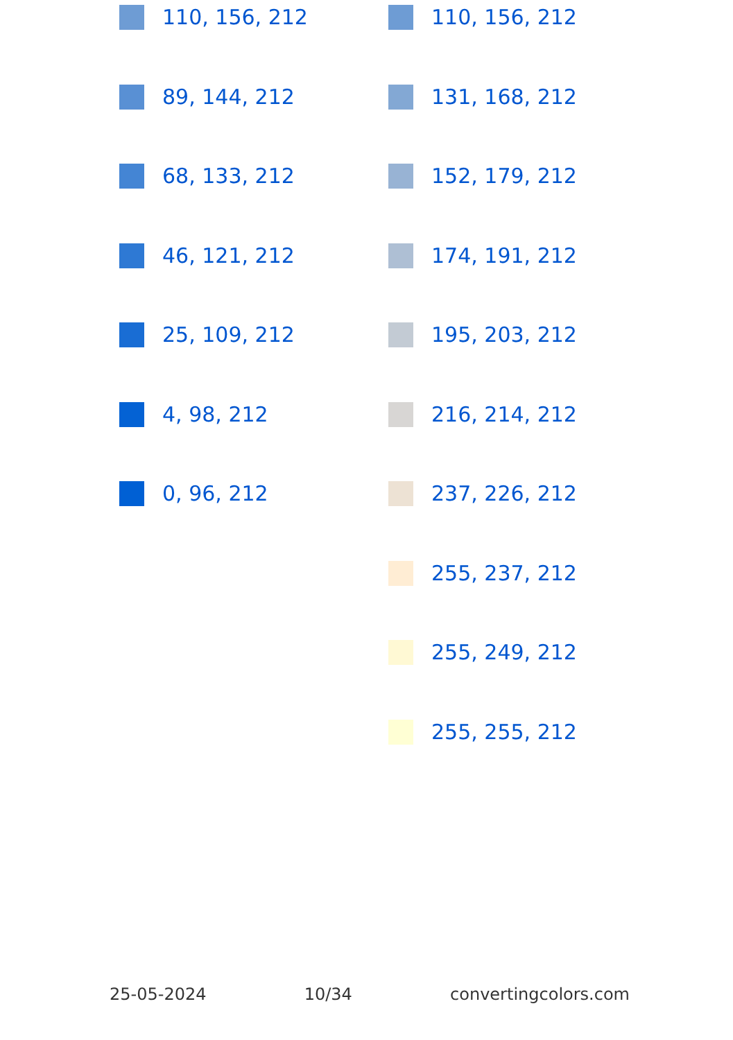110, 156, 212
89, 144, 212
68, 133, 212
46, 121, 212
25, 109, 212
4, 98, 212
0, 96, 212
110, 156, 212
131, 168, 212
152, 179, 212
174, 191, 212
195, 203, 212
216, 214, 212
237, 226, 212
255, 237, 212
255, 249, 212
255, 255, 212
25-05-2024 10/34 convertingcolors.com